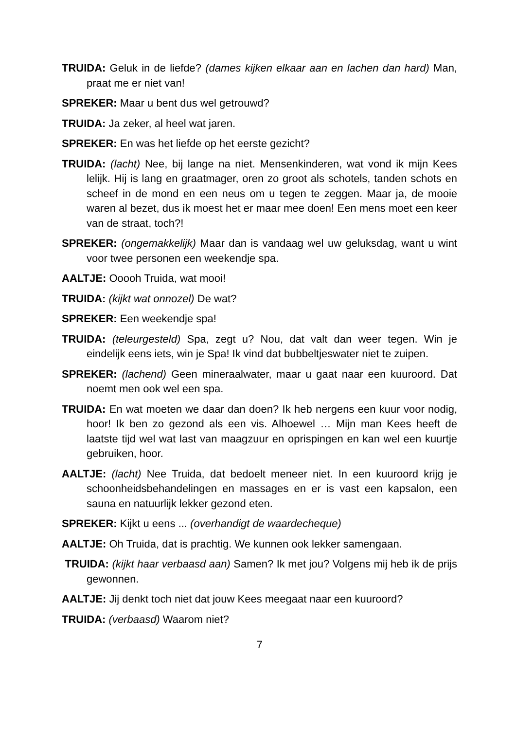TRUIDA: Geluk in de liefde? (dames kijken elkaar aan en lachen dan hard) Man, praat me er niet van!
SPREKER: Maar u bent dus wel getrouwd?
TRUIDA: Ja zeker, al heel wat jaren.
SPREKER: En was het liefde op het eerste gezicht?
TRUIDA: (lacht) Nee, bij lange na niet. Mensenkinderen, wat vond ik mijn Kees lelijk. Hij is lang en graatmager, oren zo groot als schotels, tanden schots en scheef in de mond en een neus om u tegen te zeggen. Maar ja, de mooie waren al bezet, dus ik moest het er maar mee doen! Een mens moet een keer van de straat, toch?!
SPREKER: (ongemakkelijk) Maar dan is vandaag wel uw geluksdag, want u wint voor twee personen een weekendje spa.
AALTJE: Ooooh Truida, wat mooi!
TRUIDA: (kijkt wat onnozel) De wat?
SPREKER: Een weekendje spa!
TRUIDA: (teleurgesteld) Spa, zegt u? Nou, dat valt dan weer tegen. Win je eindelijk eens iets, win je Spa! Ik vind dat bubbeltjeswater niet te zuipen.
SPREKER: (lachend) Geen mineraalwater, maar u gaat naar een kuuroord. Dat noemt men ook wel een spa.
TRUIDA: En wat moeten we daar dan doen? Ik heb nergens een kuur voor nodig, hoor! Ik ben zo gezond als een vis. Alhoewel … Mijn man Kees heeft de laatste tijd wel wat last van maagzuur en oprispingen en kan wel een kuurtje gebruiken, hoor.
AALTJE: (lacht) Nee Truida, dat bedoelt meneer niet. In een kuuroord krijg je schoonheidsbehandelingen en massages en er is vast een kapsalon, een sauna en natuurlijk lekker gezond eten.
SPREKER: Kijkt u eens ... (overhandigt de waardecheque)
AALTJE: Oh Truida, dat is prachtig. We kunnen ook lekker samengaan.
TRUIDA: (kijkt haar verbaasd aan) Samen? Ik met jou? Volgens mij heb ik de prijs gewonnen.
AALTJE: Jij denkt toch niet dat jouw Kees meegaat naar een kuuroord?
TRUIDA: (verbaasd) Waarom niet?
7